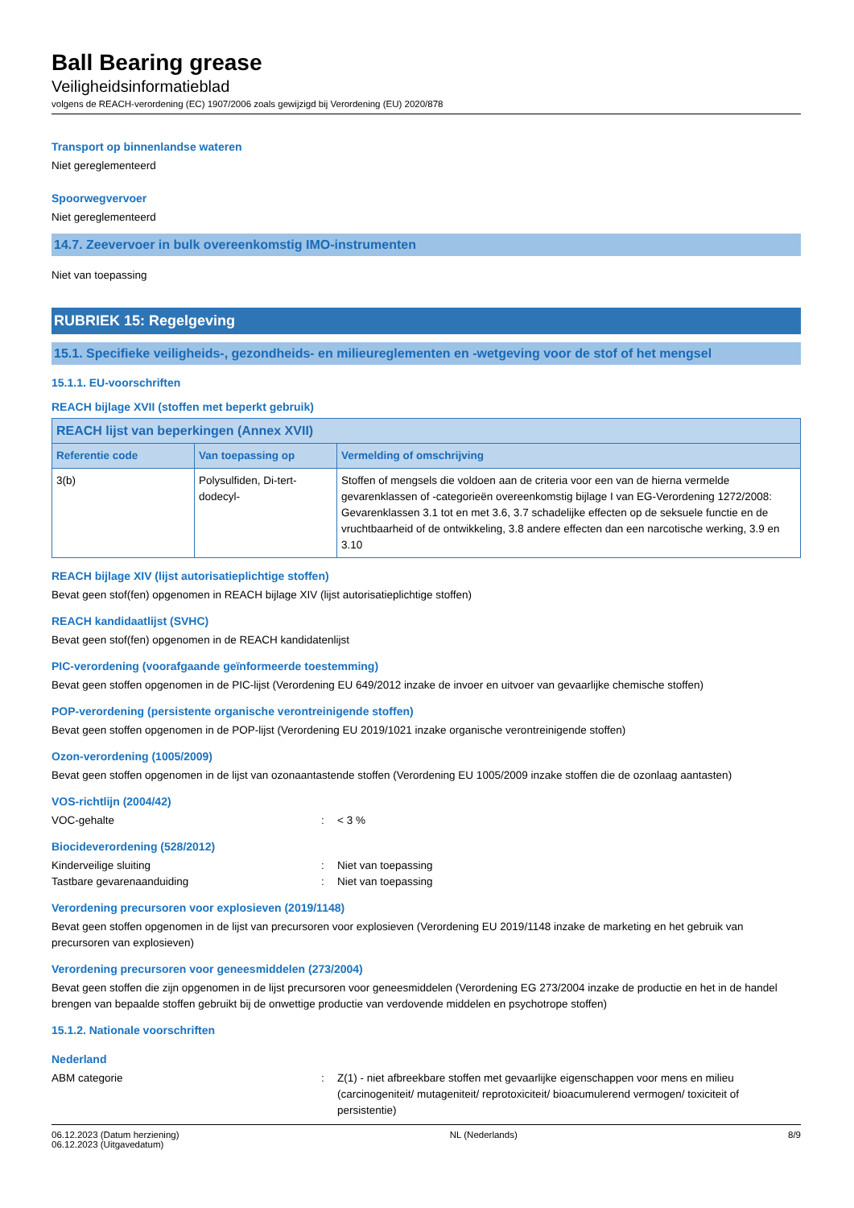Ball Bearing grease
Veiligheidsinformatieblad
volgens de REACH-verordening (EC) 1907/2006 zoals gewijzigd bij Verordening (EU) 2020/878
Transport op binnenlandse wateren
Niet gereglementeerd
Spoorwegvervoer
Niet gereglementeerd
14.7. Zeevervoer in bulk overeenkomstig IMO-instrumenten
Niet van toepassing
RUBRIEK 15: Regelgeving
15.1. Specifieke veiligheids-, gezondheids- en milieureglementen en -wetgeving voor de stof of het mengsel
15.1.1. EU-voorschriften
REACH bijlage XVII (stoffen met beperkt gebruik)
| REACH lijst van beperkingen (Annex XVII) | | |
| --- | --- | --- |
| Referentie code | Van toepassing op | Vermelding of omschrijving |
| 3(b) | Polysulfiden, Di-tert-dodecyl- | Stoffen of mengsels die voldoen aan de criteria voor een van de hierna vermelde gevarenklassen of -categorieën overeenkomstig bijlage I van EG-Verordening 1272/2008: Gevarenklassen 3.1 tot en met 3.6, 3.7 schadelijke effecten op de seksuele functie en de vruchtbaarheid of de ontwikkeling, 3.8 andere effecten dan een narcotische werking, 3.9 en 3.10 |
REACH bijlage XIV (lijst autorisatieplichtige stoffen)
Bevat geen stof(fen) opgenomen in REACH bijlage XIV (lijst autorisatieplichtige stoffen)
REACH kandidaatlijst (SVHC)
Bevat geen stof(fen) opgenomen in de REACH kandidatenlijst
PIC-verordening (voorafgaande geïnformeerde toestemming)
Bevat geen stoffen opgenomen in de PIC-lijst (Verordening EU 649/2012 inzake de invoer en uitvoer van gevaarlijke chemische stoffen)
POP-verordening (persistente organische verontreinigende stoffen)
Bevat geen stoffen opgenomen in de POP-lijst (Verordening EU 2019/1021 inzake organische verontreinigende stoffen)
Ozon-verordening (1005/2009)
Bevat geen stoffen opgenomen in de lijst van ozonaantastende stoffen (Verordening EU 1005/2009 inzake stoffen die de ozonlaag aantasten)
VOS-richtlijn (2004/42)
VOC-gehalte: < 3 %
Biocideverordening (528/2012)
Kinderveilige sluiting: Niet van toepassing
Tastbare gevarenaanduiding: Niet van toepassing
Verordening precursoren voor explosieven (2019/1148)
Bevat geen stoffen opgenomen in de lijst van precursoren voor explosieven (Verordening EU 2019/1148 inzake de marketing en het gebruik van precursoren van explosieven)
Verordening precursoren voor geneesmiddelen (273/2004)
Bevat geen stoffen die zijn opgenomen in de lijst precursoren voor geneesmiddelen (Verordening EG 273/2004 inzake de productie en het in de handel brengen van bepaalde stoffen gebruikt bij de onwettige productie van verdovende middelen en psychotrope stoffen)
15.1.2. Nationale voorschriften
Nederland
ABM categorie: Z(1) - niet afbreekbare stoffen met gevaarlijke eigenschappen voor mens en milieu (carcinogeniteit/ mutageniteit/ reprotoxiciteit/ bioacumulerend vermogen/ toxiciteit of persistentie)
06.12.2023 (Datum herziening)
06.12.2023 (Uitgavedatum)
NL (Nederlands) 8/9